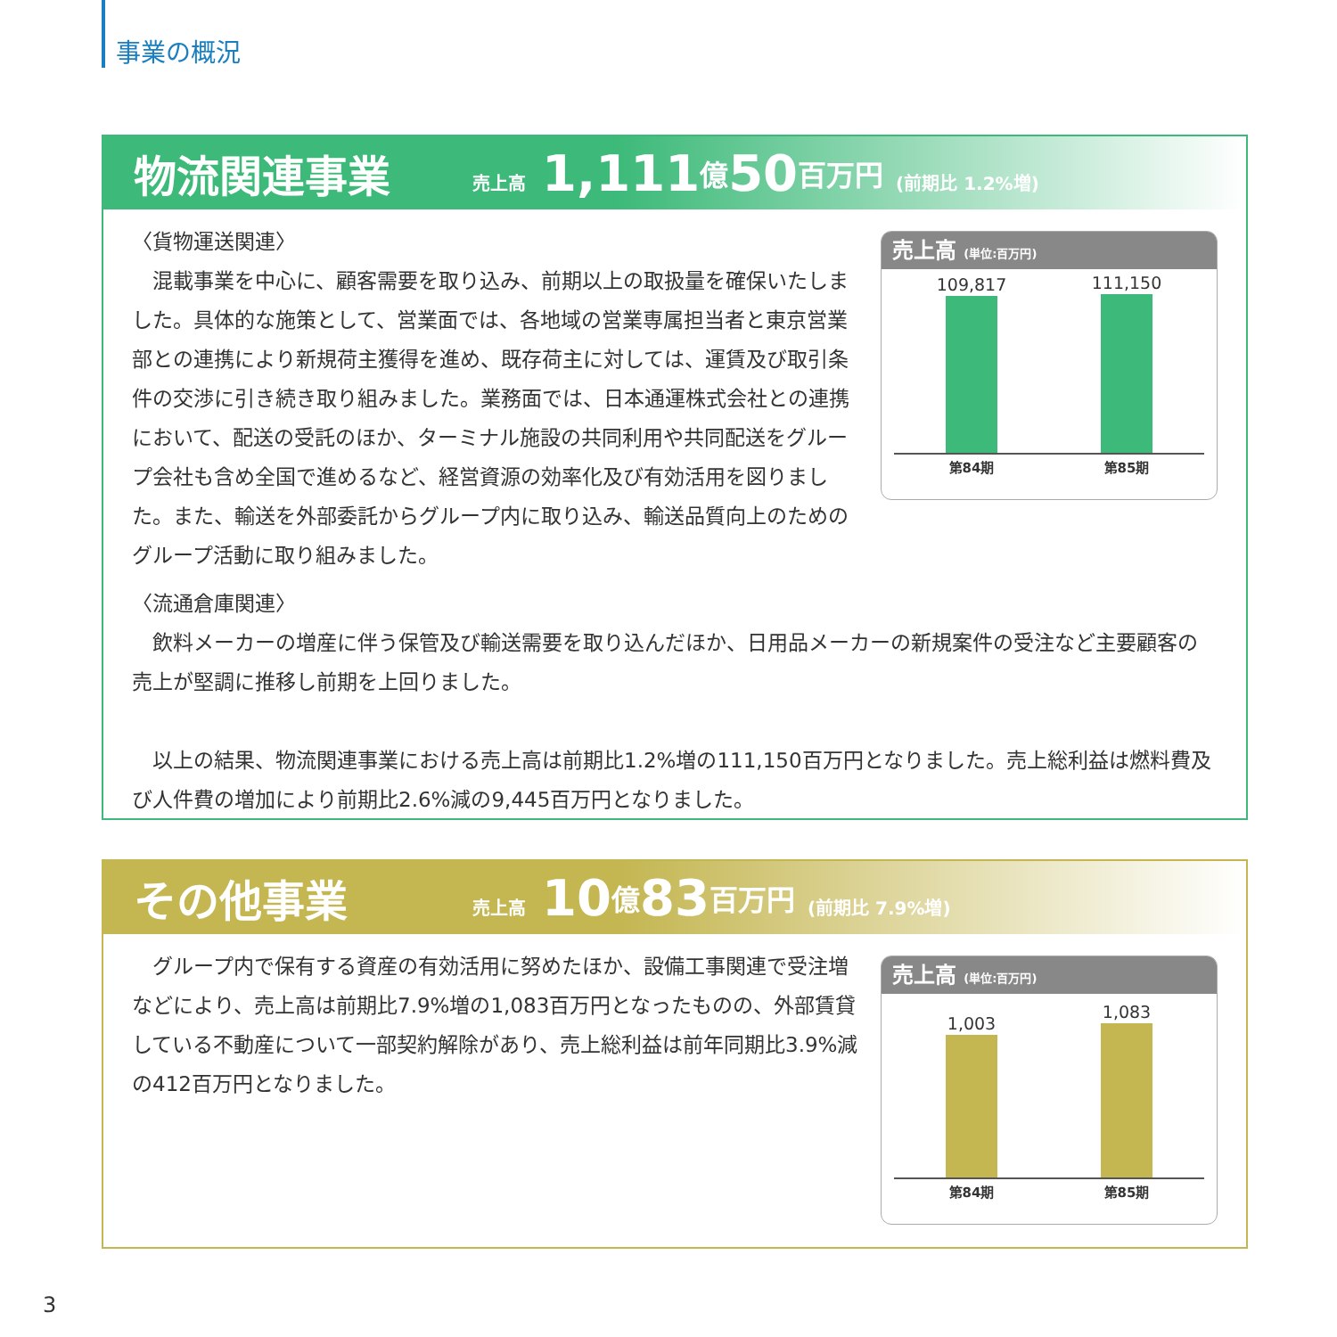事業の概況
物流関連事業 売上高 1,111 億 50 百万円 (前期比 1.2%増)
〈貨物運送関連〉
　混載事業を中心に、顧客需要を取り込み、前期以上の取扱量を確保いたしました。具体的な施策として、営業面では、各地域の営業専属担当者と東京営業部との連携により新規荷主獲得を進め、既存荷主に対しては、運賃及び取引条件の交渉に引き続き取り組みました。業務面では、日本通運株式会社との連携において、配送の受託のほか、ターミナル施設の共同利用や共同配送をグループ会社も含め全国で進めるなど、経営資源の効率化及び有効活用を図りました。また、輸送を外部委託からグループ内に取り込み、輸送品質向上のためのグループ活動に取り組みました。
売上高 (単位:百万円)
109,817
111,150
第84期 第85期
〈流通倉庫関連〉
　飲料メーカーの増産に伴う保管及び輸送需要を取り込んだほか、日用品メーカーの新規案件の受注など主要顧客の売上が堅調に推移し前期を上回りました。
　以上の結果、物流関連事業における売上高は前期比1.2%増の111,150百万円となりました。売上総利益は燃料費及び人件費の増加により前期比2.6%減の9,445百万円となりました。
その他事業 売上高 10 億 83 百万円 (前期比 7.9%増)
　グループ内で保有する資産の有効活用に努めたほか、設備工事関連で受注増などにより、売上高は前期比7.9%増の1,083百万円となったものの、外部賃貸している不動産について一部契約解除があり、売上総利益は前年同期比3.9%減の412百万円となりました。
売上高 (単位:百万円)
1,003
1,083
第84期 第85期
3